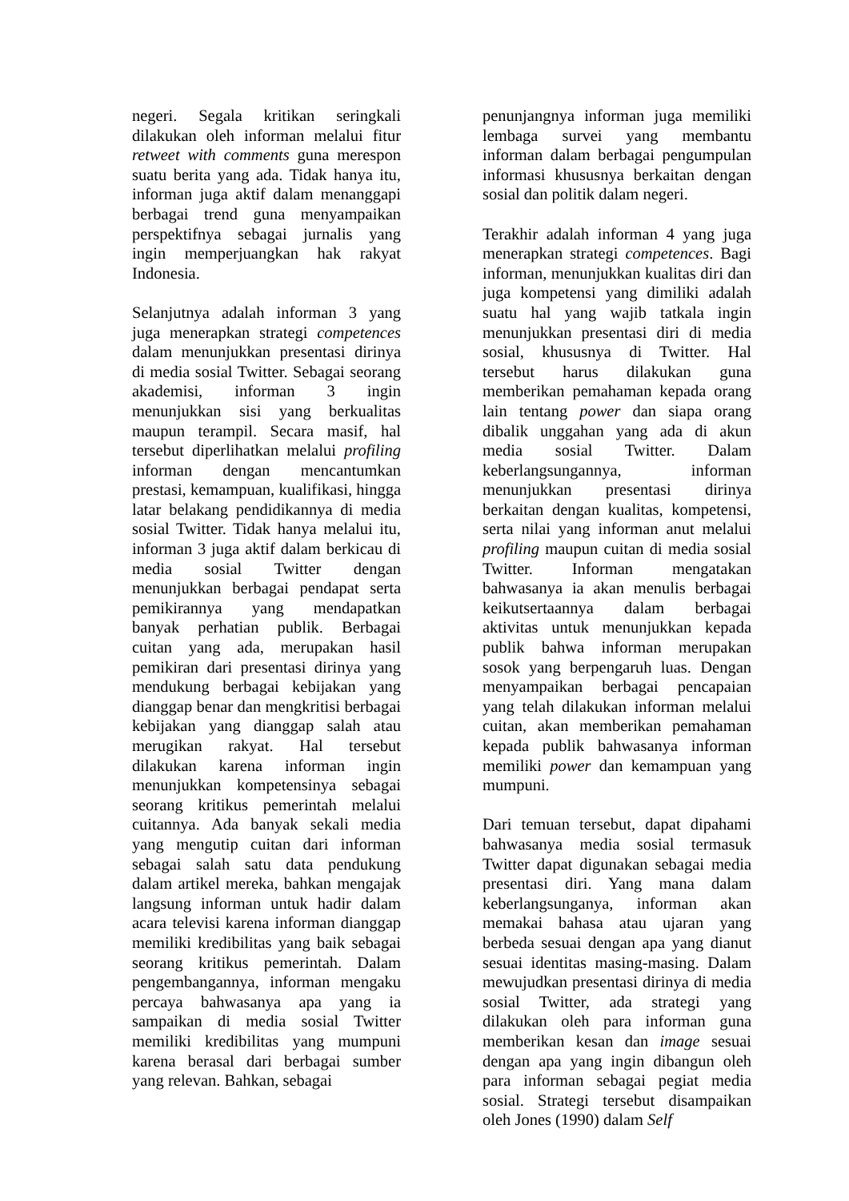negeri. Segala kritikan seringkali dilakukan oleh informan melalui fitur retweet with comments guna merespon suatu berita yang ada. Tidak hanya itu, informan juga aktif dalam menanggapi berbagai trend guna menyampaikan perspektifnya sebagai jurnalis yang ingin memperjuangkan hak rakyat Indonesia.
Selanjutnya adalah informan 3 yang juga menerapkan strategi competences dalam menunjukkan presentasi dirinya di media sosial Twitter. Sebagai seorang akademisi, informan 3 ingin menunjukkan sisi yang berkualitas maupun terampil. Secara masif, hal tersebut diperlihatkan melalui profiling informan dengan mencantumkan prestasi, kemampuan, kualifikasi, hingga latar belakang pendidikannya di media sosial Twitter. Tidak hanya melalui itu, informan 3 juga aktif dalam berkicau di media sosial Twitter dengan menunjukkan berbagai pendapat serta pemikirannya yang mendapatkan banyak perhatian publik. Berbagai cuitan yang ada, merupakan hasil pemikiran dari presentasi dirinya yang mendukung berbagai kebijakan yang dianggap benar dan mengkritisi berbagai kebijakan yang dianggap salah atau merugikan rakyat. Hal tersebut dilakukan karena informan ingin menunjukkan kompetensinya sebagai seorang kritikus pemerintah melalui cuitannya. Ada banyak sekali media yang mengutip cuitan dari informan sebagai salah satu data pendukung dalam artikel mereka, bahkan mengajak langsung informan untuk hadir dalam acara televisi karena informan dianggap memiliki kredibilitas yang baik sebagai seorang kritikus pemerintah. Dalam pengembangannya, informan mengaku percaya bahwasanya apa yang ia sampaikan di media sosial Twitter memiliki kredibilitas yang mumpuni karena berasal dari berbagai sumber yang relevan. Bahkan, sebagai
penunjangnya informan juga memiliki lembaga survei yang membantu informan dalam berbagai pengumpulan informasi khususnya berkaitan dengan sosial dan politik dalam negeri.
Terakhir adalah informan 4 yang juga menerapkan strategi competences. Bagi informan, menunjukkan kualitas diri dan juga kompetensi yang dimiliki adalah suatu hal yang wajib tatkala ingin menunjukkan presentasi diri di media sosial, khususnya di Twitter. Hal tersebut harus dilakukan guna memberikan pemahaman kepada orang lain tentang power dan siapa orang dibalik unggahan yang ada di akun media sosial Twitter. Dalam keberlangsungannya, informan menunjukkan presentasi dirinya berkaitan dengan kualitas, kompetensi, serta nilai yang informan anut melalui profiling maupun cuitan di media sosial Twitter. Informan mengatakan bahwasanya ia akan menulis berbagai keikutsertaannya dalam berbagai aktivitas untuk menunjukkan kepada publik bahwa informan merupakan sosok yang berpengaruh luas. Dengan menyampaikan berbagai pencapaian yang telah dilakukan informan melalui cuitan, akan memberikan pemahaman kepada publik bahwasanya informan memiliki power dan kemampuan yang mumpuni.
Dari temuan tersebut, dapat dipahami bahwasanya media sosial termasuk Twitter dapat digunakan sebagai media presentasi diri. Yang mana dalam keberlangsunganya, informan akan memakai bahasa atau ujaran yang berbeda sesuai dengan apa yang dianut sesuai identitas masing-masing. Dalam mewujudkan presentasi dirinya di media sosial Twitter, ada strategi yang dilakukan oleh para informan guna memberikan kesan dan image sesuai dengan apa yang ingin dibangun oleh para informan sebagai pegiat media sosial. Strategi tersebut disampaikan oleh Jones (1990) dalam Self